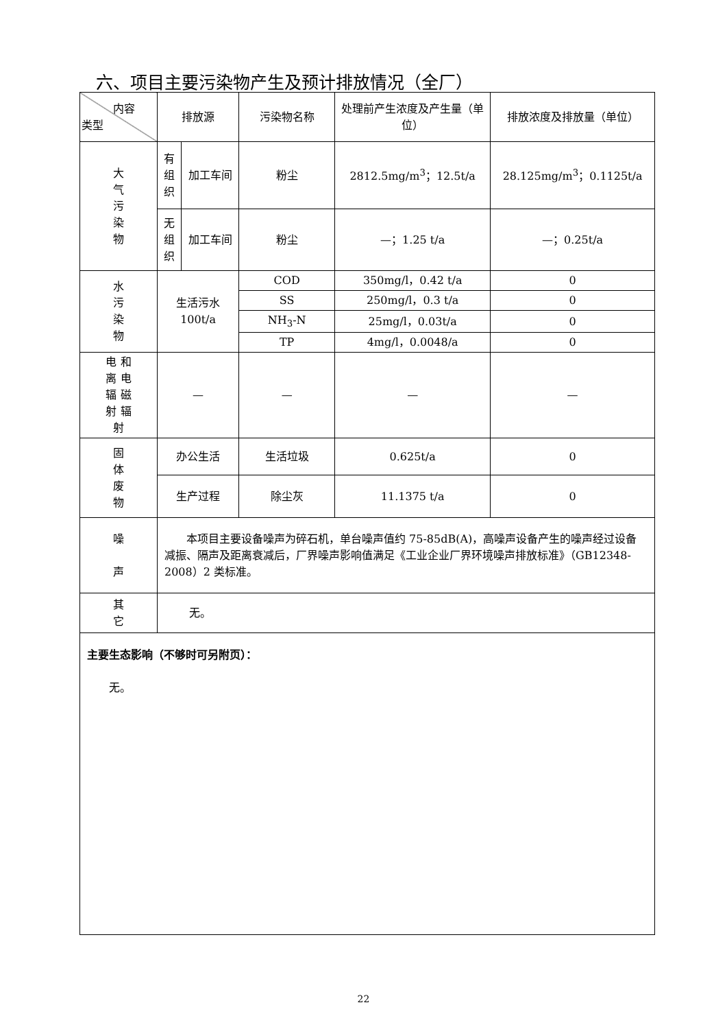六、项目主要污染物产生及预计排放情况（全厂）
| 内容 类型 | 排放源 | | 污染物名称 | 处理前产生浓度及产生量（单位） | 排放浓度及排放量（单位） |
| --- | --- | --- | --- | --- | --- |
| 大 气 污 染 物 | 有 组 织 | 加工车间 | 粉尘 | 2812.5mg/m<sup>3</sup>；12.5t/a | 28.125mg/m<sup>3</sup>；0.1125t/a |
| | 无 组 织 | 加工车间 | 粉尘 | —；1.25 t/a | —；0.25t/a |
| 水 污 染 物 | 生活污水 100t/a | | COD | 350mg/l，0.42 t/a | 0 |
| | | | SS | 250mg/l，0.3 t/a | 0 |
| | | | NH<sub>3</sub>-N | 25mg/l，0.03t/a | 0 |
| | | | TP | 4mg/l，0.0048/a | 0 |
| 电 和 离 电 辐 磁 射 辐 射 | — | | — | — | — |
| 固 体 废 物 | 办公生活 | | 生活垃圾 | 0.625t/a | 0 |
| | 生产过程 | | 除尘灰 | 11.1375 t/a | 0 |
| 噪 声 | 本项目主要设备噪声为碎石机，单台噪声值约 75-85dB(A)，高噪声设备产生的噪声经过设备减振、隔声及距离衰减后，厂界噪声影响值满足《工业企业厂界环境噪声排放标准》（GB12348-2008）2 类标准。 | | | | |
| 其 它 | 无。 | | | | |
| 主要生态影响（不够时可另附页）： 无。 | | | | | |
22